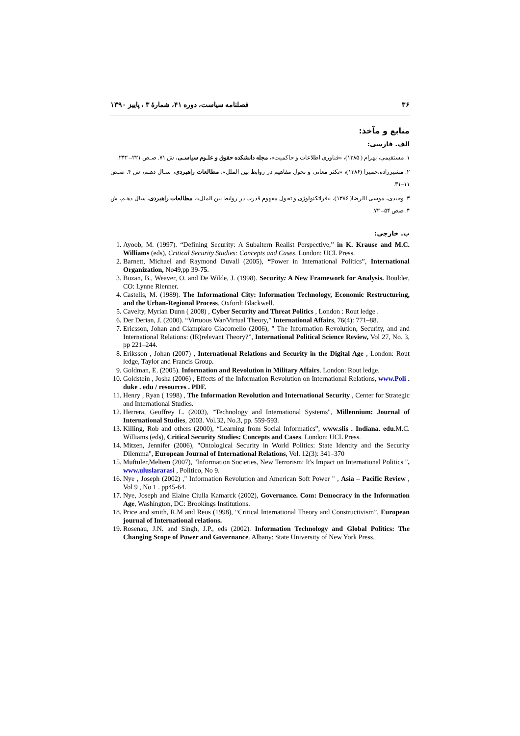۳۶ فصلنامه سیاست، دوره ۴۱، شمارهٔ ۳ ، پاییز ۱۳۹۰
منابع و مآخذ:
الف. فارسی:
۱. مستقیمی، بهرام ( ۱۳۸۵)، «فناوری اطلاعات و حاکمیت»، مجله دانشکده حقوق و علـوم سیاسـی، ش ۷۱. صـص ۲۲۱– ۲۴۲.
۲. مشیرزاده،حمیرا (۱۳۸۶)، «تکثر معانی و تحول مفاهیم در روابط بین الملل»، مطالعات راهبردی، سـال دهـم، ش ۴. صـص ۱۱–۳۱.
۳. وحیدی، موسی االرضا( ۱۳۸۶)، «فراتکنولوژی و تحول مفهوم قدرت در روابط بین الملل»، مطالعات راهبردی، سال دهـم، ش ۴. صص ۵۴– ۷۲.
ب. خارجی:
1. Ayoob, M. (1997). “Defining Security: A Subaltern Realist Perspective,” in K. Krause and M.C. Williams (eds), Critical Security Studies: Concepts and Cases. London: UCL Press.
2. Barnett, Michael and Raymond Duvall (2005), “Power in International Politics”, International Organization, No49,pp 39-75.
3. Buzan, B., Weaver, O. and De Wilde, J. (1998). Security: A New Framework for Analysis. Boulder, CO: Lynne Rienner.
4. Castells, M. (1989). The Informational City: Information Technology, Economic Restructuring, and the Urban-Regional Process. Oxford: Blackwell.
5. Cavelty, Myrian Dunn ( 2008) , Cyber Security and Threat Politics , London : Rout ledge .
6. Der Derian, J. (2000). “Virtuous War/Virtual Theory,” International Affairs, 76(4): 771–88.
7. Ericsson, Johan and Giampiaro Giacomello (2006), " The Information Revolution, Security, and and International Relations: (IR)relevant Theory?”, International Political Science Review, Vol 27, No. 3, pp 221–244.
8. Eriksson , Johan (2007) , International Relations and Security in the Digital Age , London: Rout ledge, Taylor and Francis Group.
9. Goldman, E. (2005). Information and Revolution in Military Affairs. London: Rout ledge.
10. Goldstein , Josha (2006) , Effects of the Information Revolution on International Relations, www.Poli . duke . edu / resources . PDF.
11. Henry , Ryan ( 1998) , The Information Revolution and International Security , Center for Strategic and International Studies.
12. Herrera, Geoffrey L. (2003), “Technology and International Systems", Millennium: Journal of International Studies, 2003. Vol.32, No.3, pp. 559-593.
13. Killing, Rob and others (2000), “Learning from Social Informatics”, www.slis . Indiana. edu. M.C. Williams (eds), Critical Security Studies: Concepts and Cases. London: UCL Press.
14. Mitzen, Jennifer (2006), "Ontological Security in World Politics: State Identity and the Security Dilemma", European Journal of International Relations, Vol. 12(3): 341–370
15. Muftuler,Meltem (2007), "Information Societies, New Terrorism: It's Impact on International Politics ", www.uluslararasi , Politico, No 9.
16. Nye , Joseph (2002) ," Information Revolution and American Soft Power " , Asia – Pacific Review , Vol 9 , No 1 . pp45-64.
17. Nye, Joseph and Elaine Ciulla Kamarck (2002), Governance. Com: Democracy in the Information Age, Washington, DC: Brookings Institutions.
18. Price and smith, R.M and Reus (1998), “Critical International Theory and Constructivism”, European journal of International relations.
19. Rosenau, J.N. and Singh, J.P., eds (2002). Information Technology and Global Politics: The Changing Scope of Power and Governance. Albany: State University of New York Press.